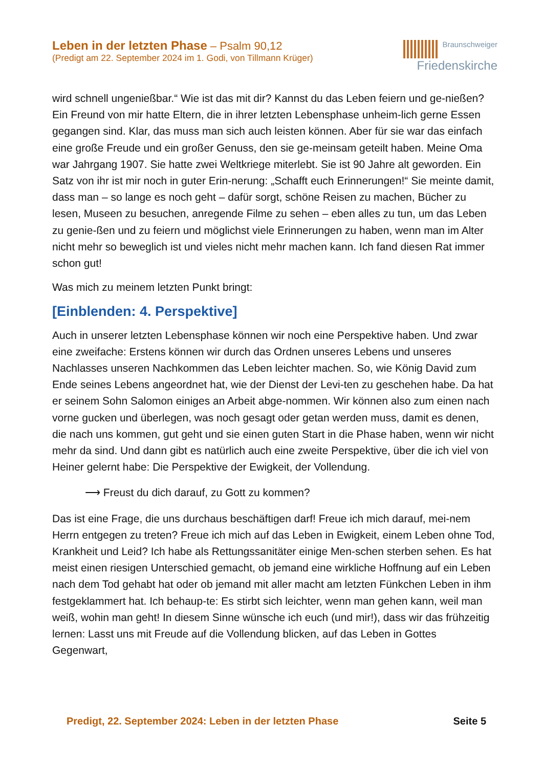Leben in der letzten Phase – Psalm 90,12
(Predigt am 22. September 2024 im 1. Godi, von Tillmann Krüger)
Braunschweiger
Friedenskirche
wird schnell ungenießbar.“ Wie ist das mit dir? Kannst du das Leben feiern und ge-nießen? Ein Freund von mir hatte Eltern, die in ihrer letzten Lebensphase unheim-lich gerne Essen gegangen sind. Klar, das muss man sich auch leisten können. Aber für sie war das einfach eine große Freude und ein großer Genuss, den sie ge-meinsam geteilt haben. Meine Oma war Jahrgang 1907. Sie hatte zwei Weltkriege miterlebt. Sie ist 90 Jahre alt geworden. Ein Satz von ihr ist mir noch in guter Erin-nerung: „Schafft euch Erinnerungen!“ Sie meinte damit, dass man – so lange es noch geht – dafür sorgt, schöne Reisen zu machen, Bücher zu lesen, Museen zu besuchen, anregende Filme zu sehen – eben alles zu tun, um das Leben zu genie-ßen und zu feiern und möglichst viele Erinnerungen zu haben, wenn man im Alter nicht mehr so beweglich ist und vieles nicht mehr machen kann. Ich fand diesen Rat immer schon gut!
Was mich zu meinem letzten Punkt bringt:
[Einblenden: 4. Perspektive]
Auch in unserer letzten Lebensphase können wir noch eine Perspektive haben. Und zwar eine zweifache: Erstens können wir durch das Ordnen unseres Lebens und unseres Nachlasses unseren Nachkommen das Leben leichter machen. So, wie König David zum Ende seines Lebens angeordnet hat, wie der Dienst der Levi-ten zu geschehen habe. Da hat er seinem Sohn Salomon einiges an Arbeit abge-nommen. Wir können also zum einen nach vorne gucken und überlegen, was noch gesagt oder getan werden muss, damit es denen, die nach uns kommen, gut geht und sie einen guten Start in die Phase haben, wenn wir nicht mehr da sind. Und dann gibt es natürlich auch eine zweite Perspektive, über die ich viel von Heiner gelernt habe: Die Perspektive der Ewigkeit, der Vollendung.
⟶ Freust du dich darauf, zu Gott zu kommen?
Das ist eine Frage, die uns durchaus beschäftigen darf! Freue ich mich darauf, mei-nem Herrn entgegen zu treten? Freue ich mich auf das Leben in Ewigkeit, einem Leben ohne Tod, Krankheit und Leid? Ich habe als Rettungssanitäter einige Men-schen sterben sehen. Es hat meist einen riesigen Unterschied gemacht, ob jemand eine wirkliche Hoffnung auf ein Leben nach dem Tod gehabt hat oder ob jemand mit aller macht am letzten Fünkchen Leben in ihm festgeklammert hat. Ich behaup-te: Es stirbt sich leichter, wenn man gehen kann, weil man weiß, wohin man geht! In diesem Sinne wünsche ich euch (und mir!), dass wir das frühzeitig lernen: Lasst uns mit Freude auf die Vollendung blicken, auf das Leben in Gottes Gegenwart,
Predigt, 22. September 2024: Leben in der letzten Phase Seite 5